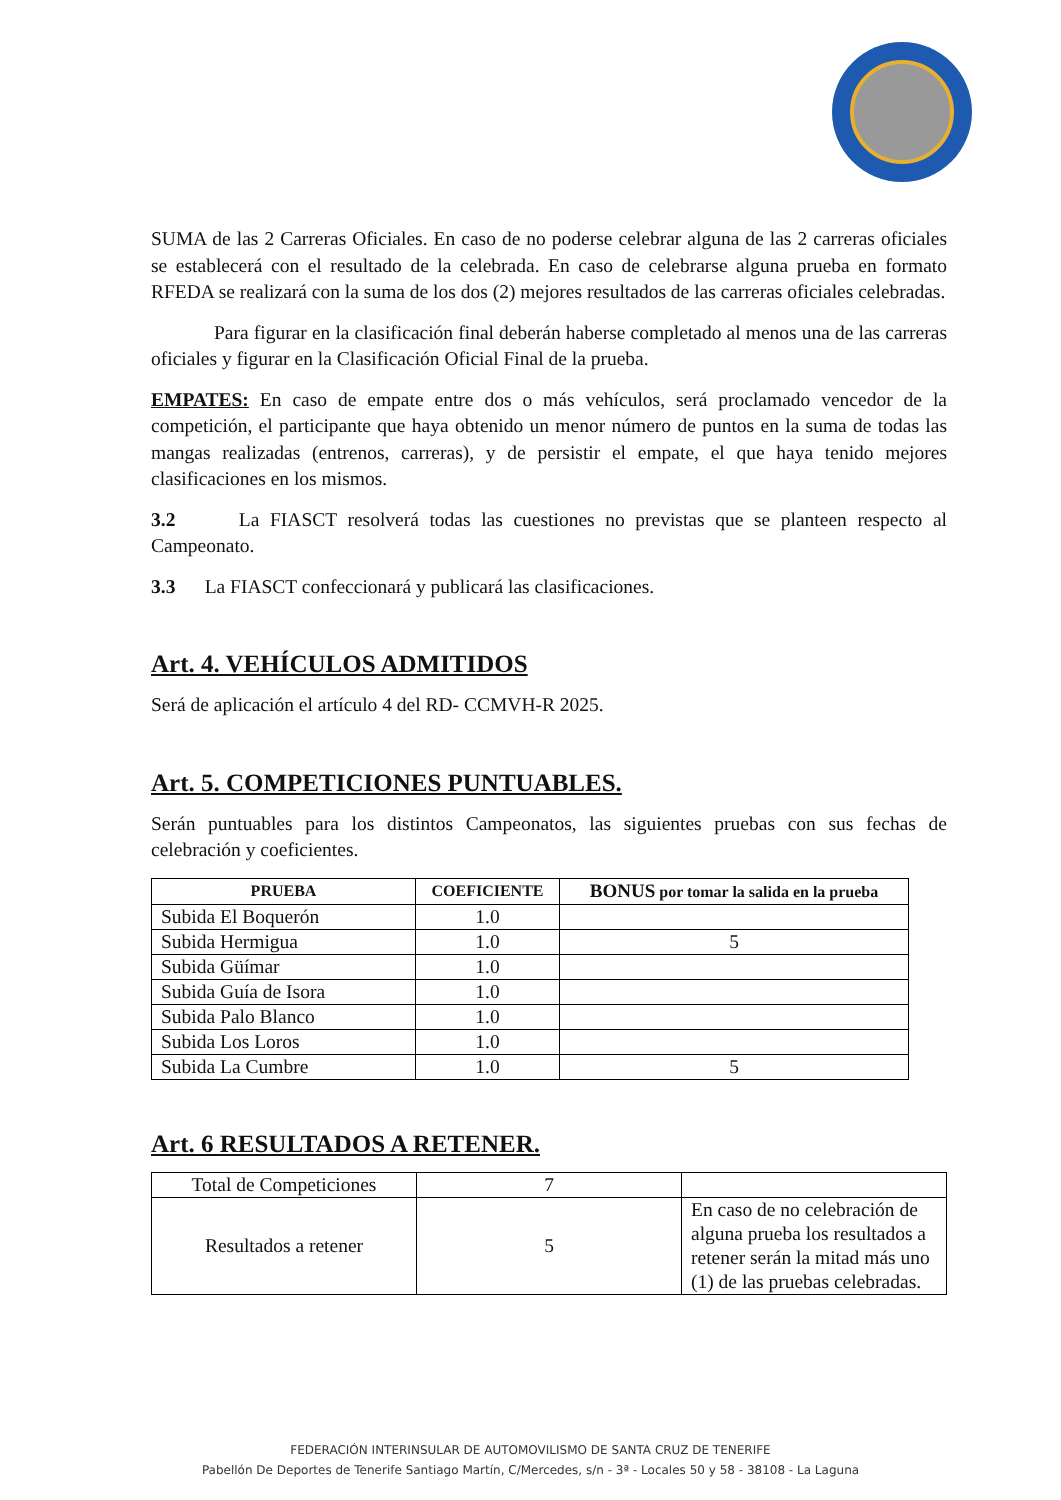SUMA de las 2 Carreras Oficiales. En caso de no poderse celebrar alguna de las 2 carreras oficiales se establecerá con el resultado de la celebrada. En caso de celebrarse alguna prueba en formato RFEDA se realizará con la suma de los dos (2) mejores resultados de las carreras oficiales celebradas.
Para figurar en la clasificación final deberán haberse completado al menos una de las carreras oficiales y figurar en la Clasificación Oficial Final de la prueba.
EMPATES: En caso de empate entre dos o más vehículos, será proclamado vencedor de la competición, el participante que haya obtenido un menor número de puntos en la suma de todas las mangas realizadas (entrenos, carreras), y de persistir el empate, el que haya tenido mejores clasificaciones en los mismos.
3.2 La FIASCT resolverá todas las cuestiones no previstas que se planteen respecto al Campeonato.
3.3 La FIASCT confeccionará y publicará las clasificaciones.
Art. 4. VEHÍCULOS ADMITIDOS
Será de aplicación el artículo 4 del RD- CCMVH-R 2025.
Art. 5. COMPETICIONES PUNTUABLES.
Serán puntuables para los distintos Campeonatos, las siguientes pruebas con sus fechas de celebración y coeficientes.
| PRUEBA | COEFICIENTE | BONUS por tomar la salida en la prueba |
| --- | --- | --- |
| Subida El Boquerón | 1.0 | |
| Subida Hermigua | 1.0 | 5 |
| Subida Güímar | 1.0 | |
| Subida Guía de Isora | 1.0 | |
| Subida Palo Blanco | 1.0 | |
| Subida Los Loros | 1.0 | |
| Subida La Cumbre | 1.0 | 5 |
Art. 6 RESULTADOS A RETENER.
| Total de Competiciones | 7 | |
| Resultados a retener | 5 | En caso de no celebración de alguna prueba los resultados a retener serán la mitad más uno (1) de las pruebas celebradas. |
FEDERACIÓN INTERINSULAR DE AUTOMOVILISMO DE SANTA CRUZ DE TENERIFE
Pabellón De Deportes de Tenerife Santiago Martín, C/Mercedes, s/n - 3ª - Locales 50 y 58 - 38108 - La Laguna